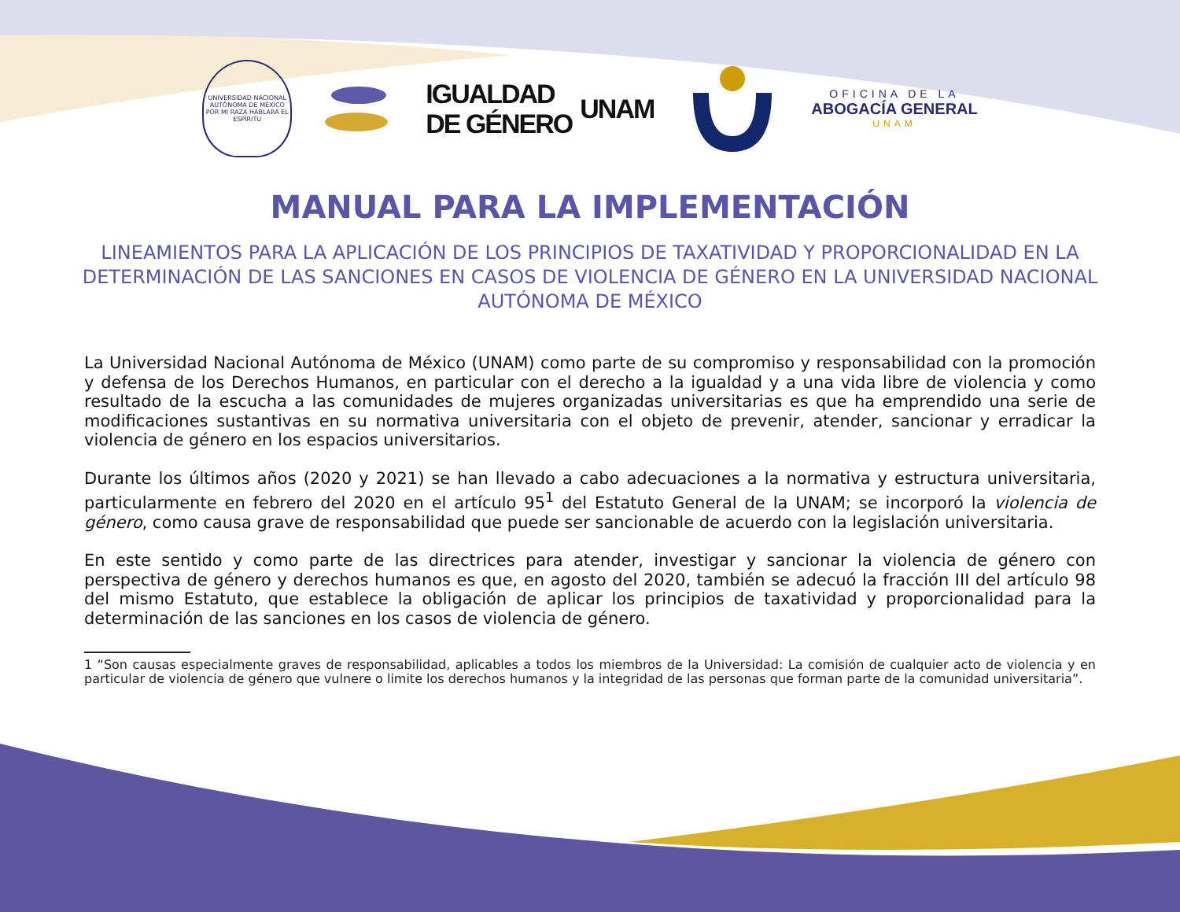UNIVERSIDAD NACIONAL AUTÓNOMA DE MÉXICO
POR MI RAZA HABLARÁ EL ESPÍRITU
IGUALDAD
DE GÉNERO
UNAM
OFICINA DE LA
ABOGACÍA GENERAL
UNAM
MANUAL PARA LA IMPLEMENTACIÓN
LINEAMIENTOS PARA LA APLICACIÓN DE LOS PRINCIPIOS DE TAXATIVIDAD Y PROPORCIONALIDAD EN LA DETERMINACIÓN DE LAS SANCIONES EN CASOS DE VIOLENCIA DE GÉNERO EN LA UNIVERSIDAD NACIONAL AUTÓNOMA DE MÉXICO
La Universidad Nacional Autónoma de México (UNAM) como parte de su compromiso y responsabilidad con la promoción y defensa de los Derechos Humanos, en particular con el derecho a la igualdad y a una vida libre de violencia y como resultado de la escucha a las comunidades de mujeres organizadas universitarias es que ha emprendido una serie de modificaciones sustantivas en su normativa universitaria con el objeto de prevenir, atender, sancionar y erradicar la violencia de género en los espacios universitarios.
Durante los últimos años (2020 y 2021) se han llevado a cabo adecuaciones a la normativa y estructura universitaria, particularmente en febrero del 2020 en el artículo 95<sup>1</sup> del Estatuto General de la UNAM; se incorporó la violencia de género, como causa grave de responsabilidad que puede ser sancionable de acuerdo con la legislación universitaria.
En este sentido y como parte de las directrices para atender, investigar y sancionar la violencia de género con perspectiva de género y derechos humanos es que, en agosto del 2020, también se adecuó la fracción III del artículo 98 del mismo Estatuto, que establece la obligación de aplicar los principios de taxatividad y proporcionalidad para la determinación de las sanciones en los casos de violencia de género.
1 “Son causas especialmente graves de responsabilidad, aplicables a todos los miembros de la Universidad: La comisión de cualquier acto de violencia y en particular de violencia de género que vulnere o limite los derechos humanos y la integridad de las personas que forman parte de la comunidad universitaria”.